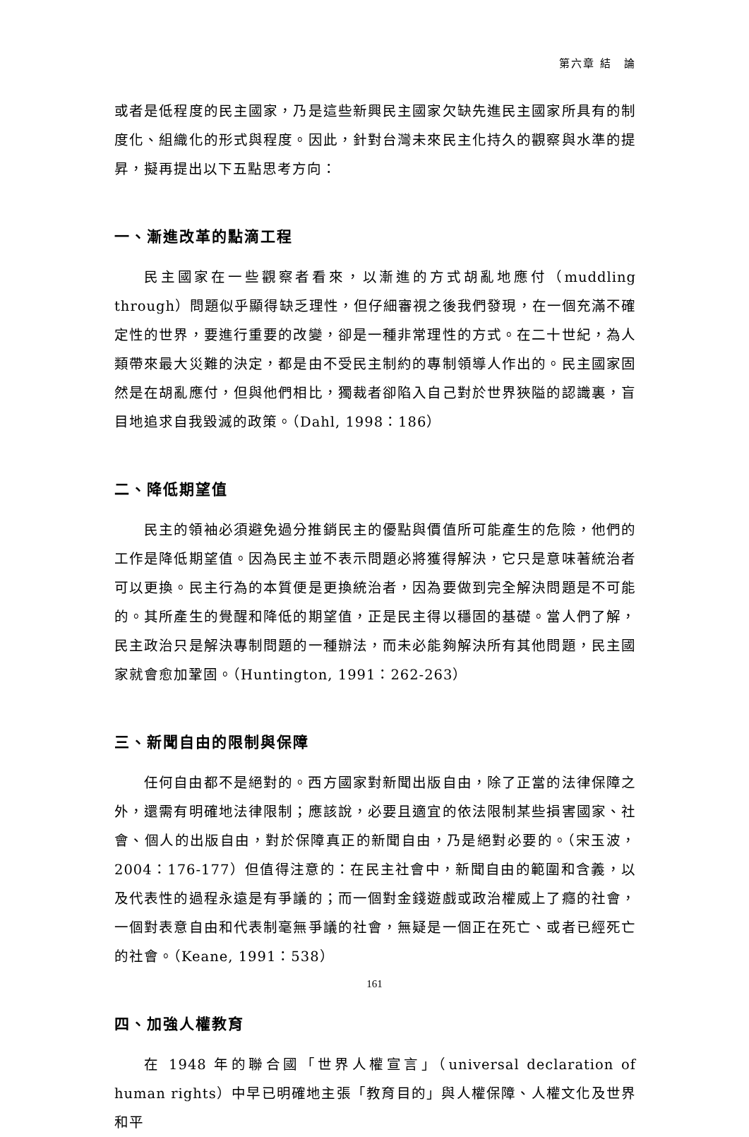第六章 結　論
或者是低程度的民主國家，乃是這些新興民主國家欠缺先進民主國家所具有的制度化、組織化的形式與程度。因此，針對台灣未來民主化持久的觀察與水準的提昇，擬再提出以下五點思考方向：
一、漸進改革的點滴工程
民主國家在一些觀察者看來，以漸進的方式胡亂地應付（muddling through）問題似乎顯得缺乏理性，但仔細審視之後我們發現，在一個充滿不確定性的世界，要進行重要的改變，卻是一種非常理性的方式。在二十世紀，為人類帶來最大災難的決定，都是由不受民主制約的專制領導人作出的。民主國家固然是在胡亂應付，但與他們相比，獨裁者卻陷入自己對於世界狹隘的認識裏，盲目地追求自我毀滅的政策。（Dahl, 1998：186）
二、降低期望值
民主的領袖必須避免過分推銷民主的優點與價值所可能產生的危險，他們的工作是降低期望值。因為民主並不表示問題必將獲得解決，它只是意味著統治者可以更換。民主行為的本質便是更換統治者，因為要做到完全解決問題是不可能的。其所產生的覺醒和降低的期望值，正是民主得以穩固的基礎。當人們了解，民主政治只是解決專制問題的一種辦法，而未必能夠解決所有其他問題，民主國家就會愈加鞏固。（Huntington, 1991：262-263）
三、新聞自由的限制與保障
任何自由都不是絕對的。西方國家對新聞出版自由，除了正當的法律保障之外，還需有明確地法律限制；應該說，必要且適宜的依法限制某些損害國家、社會、個人的出版自由，對於保障真正的新聞自由，乃是絕對必要的。（宋玉波，2004：176-177）但值得注意的：在民主社會中，新聞自由的範圍和含義，以及代表性的過程永遠是有爭議的；而一個對金錢遊戲或政治權威上了癮的社會，一個對表意自由和代表制毫無爭議的社會，無疑是一個正在死亡、或者已經死亡的社會。（Keane, 1991：538）
四、加強人權教育
在 1948 年的聯合國「世界人權宣言」（universal declaration of human rights）中早已明確地主張「教育目的」與人權保障、人權文化及世界和平
161